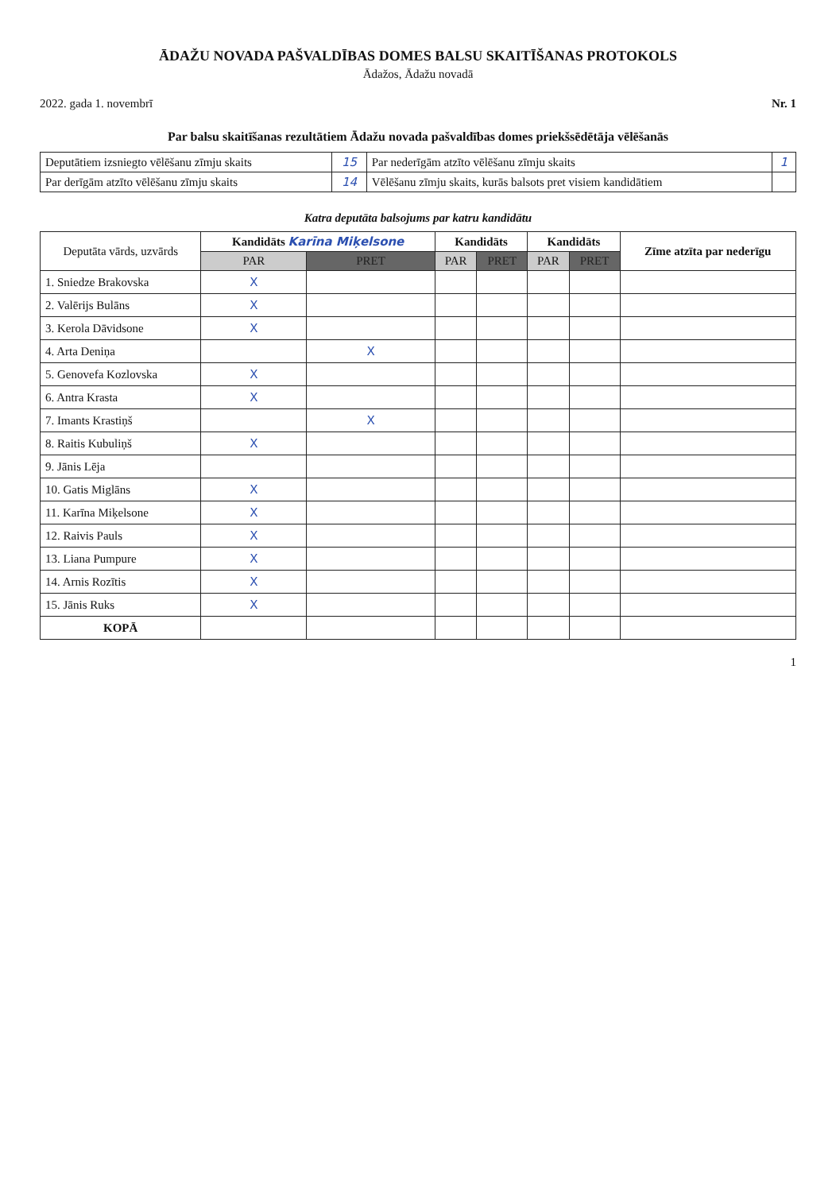ĀDAŽU NOVADA PAŠVALDĪBAS DOMES BALSU SKAITĪŠANAS PROTOKOLS
Ādažos, Ādažu novadā
2022. gada 1. novembrī Nr. 1
Par balsu skaitīšanas rezultātiem Ādažu novada pašvaldības domes priekšsēdētāja vēlēšanās
| Deputātiem izsniegto vēlēšanu zīmju skaits | 15 | Par nederīgām atzīto vēlēšanu zīmju skaits | 1 |
| Par derīgām atzīto vēlēšanu zīmju skaits | 14 | Vēlēšanu zīmju skaits, kurās balsots pret visiem kandidātiem | |
Katra deputāta balsojums par katru kandidātu
| Deputāta vārds, uzvārds | Kandidāts Karīna Miķelsone | | Kandidāts | | Kandidāts | | Zīme atzīta par nederīgu |
| --- | --- | --- | --- | --- | --- | --- | --- |
| | PAR | PRET | PAR | PRET | PAR | PRET | |
| 1. Sniedze Brakovska | X | | | | | | |
| 2. Valērijs Bulāns | X | | | | | | |
| 3. Kerola Dāvidsone | X | | | | | | |
| 4. Arta Deniņa | | X | | | | | |
| 5. Genovefa Kozlovska | X | | | | | | |
| 6. Antra Krasta | X | | | | | | |
| 7. Imants Krastiņš | | X | | | | | |
| 8. Raitis Kubuliņš | X | | | | | | |
| 9. Jānis Lēja | | | | | | | |
| 10. Gatis Miglāns | X | | | | | | |
| 11. Karīna Miķelsone | X | | | | | | |
| 12. Raivis Pauls | X | | | | | | |
| 13. Liana Pumpure | X | | | | | | |
| 14. Arnis Rozītis | X | | | | | | |
| 15. Jānis Ruks | X | | | | | | |
| KOPĀ | | | | | | | |
1